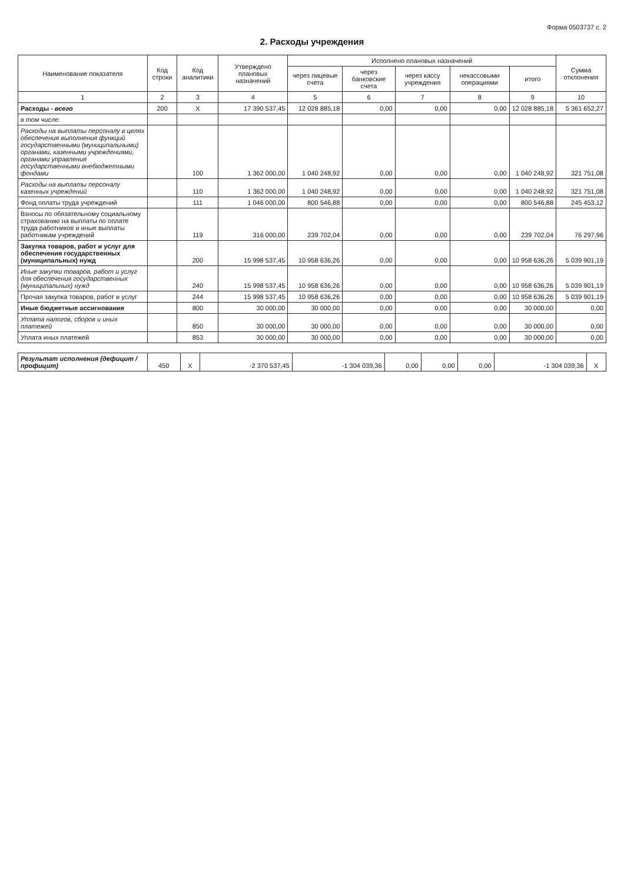Форма 0503737 с. 2
2. Расходы учреждения
| Наименование показателя | Код строки | Код аналитики | Утверждено плановых назначений | Исполнено плановых назначений | | | | | Сумма отклонения |
| --- | --- | --- | --- | --- | --- | --- | --- | --- | --- |
| | | | | через лицевые счета | через банковские счета | через кассу учреждения | некассовыми операциями | итого | |
| 1 | 2 | 3 | 4 | 5 | 6 | 7 | 8 | 9 | 10 |
| Расходы - всего | 200 | X | 17 390 537,45 | 12 028 885,18 | 0,00 | 0,00 | 0,00 | 12 028 885,18 | 5 361 652,27 |
| в том числе: | | | | | | | | | |
| Расходы на выплаты персоналу в целях обеспечения выполнения функций государственными (муниципальными) органами, казенными учреждениями, органами управления государственными внебюджетными фондами | | 100 | 1 362 000,00 | 1 040 248,92 | 0,00 | 0,00 | 0,00 | 1 040 248,92 | 321 751,08 |
| Расходы на выплаты персоналу казенных учреждений | | 110 | 1 362 000,00 | 1 040 248,92 | 0,00 | 0,00 | 0,00 | 1 040 248,92 | 321 751,08 |
| Фонд оплаты труда учреждений | | 111 | 1 046 000,00 | 800 546,88 | 0,00 | 0,00 | 0,00 | 800 546,88 | 245 453,12 |
| Взносы по обязательному социальному страхованию на выплаты по оплате труда работников и иные выплаты работникам учреждений | | 119 | 316 000,00 | 239 702,04 | 0,00 | 0,00 | 0,00 | 239 702,04 | 76 297,96 |
| Закупка товаров, работ и услуг для обеспечения государственных (муниципальных) нужд | | 200 | 15 998 537,45 | 10 958 636,26 | 0,00 | 0,00 | 0,00 | 10 958 636,26 | 5 039 901,19 |
| Иные закупки товаров, работ и услуг для обеспечения государственных (муниципальных) нужд | | 240 | 15 998 537,45 | 10 958 636,26 | 0,00 | 0,00 | 0,00 | 10 958 636,26 | 5 039 901,19 |
| Прочая закупка товаров, работ и услуг | | 244 | 15 998 537,45 | 10 958 636,26 | 0,00 | 0,00 | 0,00 | 10 958 636,26 | 5 039 901,19 |
| Иные бюджетные ассигнования | | 800 | 30 000,00 | 30 000,00 | 0,00 | 0,00 | 0,00 | 30 000,00 | 0,00 |
| Уплата налогов, сборов и иных платежей | | 850 | 30 000,00 | 30 000,00 | 0,00 | 0,00 | 0,00 | 30 000,00 | 0,00 |
| Уплата иных платежей | | 853 | 30 000,00 | 30 000,00 | 0,00 | 0,00 | 0,00 | 30 000,00 | 0,00 |
| Результат исполнения (дефицит / профицит) | 450 | X | -2 370 537,45 | -1 304 039,36 | 0,00 | 0,00 | 0,00 | -1 304 039,36 | X |